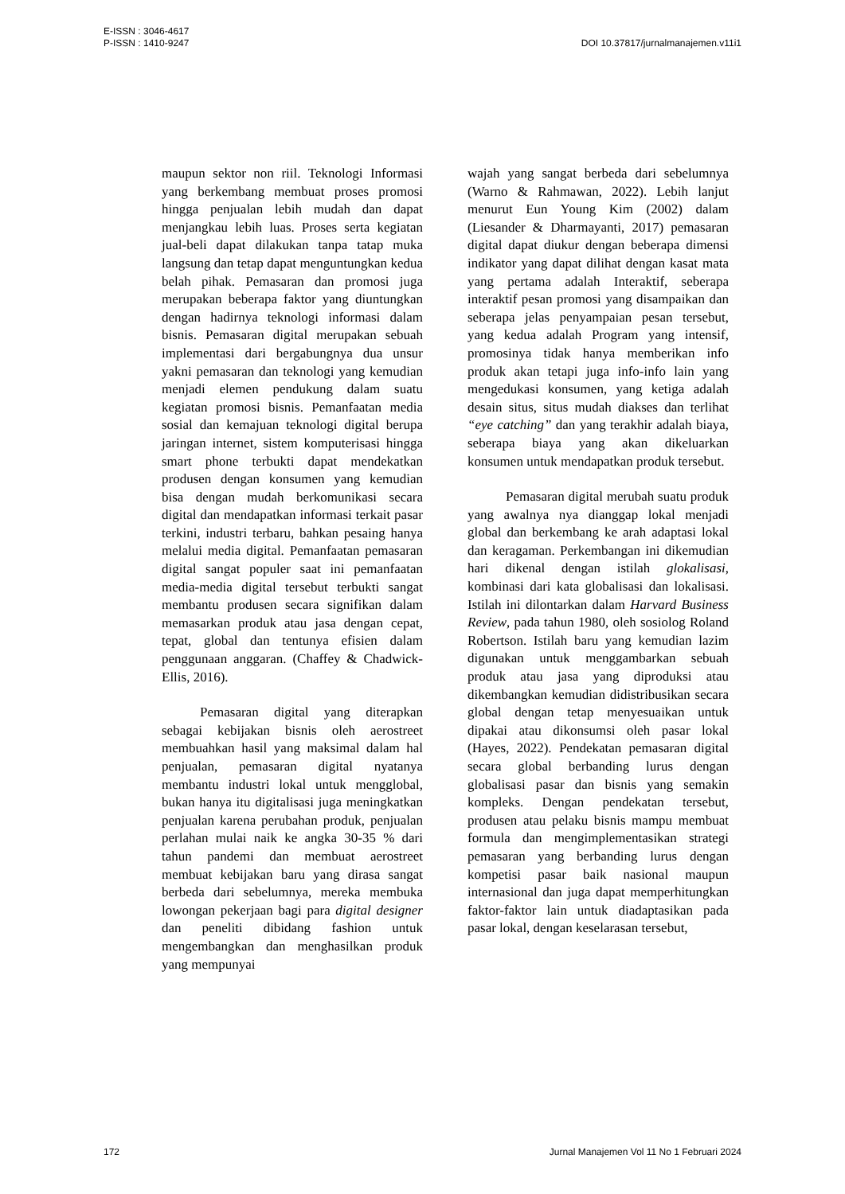E-ISSN : 3046-4617
P-ISSN : 1410-9247
DOI 10.37817/jurnalmanajemen.v11i1
maupun sektor non riil. Teknologi Informasi yang berkembang membuat proses promosi hingga penjualan lebih mudah dan dapat menjangkau lebih luas. Proses serta kegiatan jual-beli dapat dilakukan tanpa tatap muka langsung dan tetap dapat menguntungkan kedua belah pihak. Pemasaran dan promosi juga merupakan beberapa faktor yang diuntungkan dengan hadirnya teknologi informasi dalam bisnis. Pemasaran digital merupakan sebuah implementasi dari bergabungnya dua unsur yakni pemasaran dan teknologi yang kemudian menjadi elemen pendukung dalam suatu kegiatan promosi bisnis. Pemanfaatan media sosial dan kemajuan teknologi digital berupa jaringan internet, sistem komputerisasi hingga smart phone terbukti dapat mendekatkan produsen dengan konsumen yang kemudian bisa dengan mudah berkomunikasi secara digital dan mendapatkan informasi terkait pasar terkini, industri terbaru, bahkan pesaing hanya melalui media digital. Pemanfaatan pemasaran digital sangat populer saat ini pemanfaatan media-media digital tersebut terbukti sangat membantu produsen secara signifikan dalam memasarkan produk atau jasa dengan cepat, tepat, global dan tentunya efisien dalam penggunaan anggaran. (Chaffey & Chadwick-Ellis, 2016).
Pemasaran digital yang diterapkan sebagai kebijakan bisnis oleh aerostreet membuahkan hasil yang maksimal dalam hal penjualan, pemasaran digital nyatanya membantu industri lokal untuk mengglobal, bukan hanya itu digitalisasi juga meningkatkan penjualan karena perubahan produk, penjualan perlahan mulai naik ke angka 30-35 % dari tahun pandemi dan membuat aerostreet membuat kebijakan baru yang dirasa sangat berbeda dari sebelumnya, mereka membuka lowongan pekerjaan bagi para digital designer dan peneliti dibidang fashion untuk mengembangkan dan menghasilkan produk yang mempunyai
wajah yang sangat berbeda dari sebelumnya (Warno & Rahmawan, 2022). Lebih lanjut menurut Eun Young Kim (2002) dalam (Liesander & Dharmayanti, 2017) pemasaran digital dapat diukur dengan beberapa dimensi indikator yang dapat dilihat dengan kasat mata yang pertama adalah Interaktif, seberapa interaktif pesan promosi yang disampaikan dan seberapa jelas penyampaian pesan tersebut, yang kedua adalah Program yang intensif, promosinya tidak hanya memberikan info produk akan tetapi juga info-info lain yang mengedukasi konsumen, yang ketiga adalah desain situs, situs mudah diakses dan terlihat “eye catching” dan yang terakhir adalah biaya, seberapa biaya yang akan dikeluarkan konsumen untuk mendapatkan produk tersebut.
Pemasaran digital merubah suatu produk yang awalnya nya dianggap lokal menjadi global dan berkembang ke arah adaptasi lokal dan keragaman. Perkembangan ini dikemudian hari dikenal dengan istilah glokalisasi, kombinasi dari kata globalisasi dan lokalisasi. Istilah ini dilontarkan dalam Harvard Business Review, pada tahun 1980, oleh sosiolog Roland Robertson. Istilah baru yang kemudian lazim digunakan untuk menggambarkan sebuah produk atau jasa yang diproduksi atau dikembangkan kemudian didistribusikan secara global dengan tetap menyesuaikan untuk dipakai atau dikonsumsi oleh pasar lokal (Hayes, 2022). Pendekatan pemasaran digital secara global berbanding lurus dengan globalisasi pasar dan bisnis yang semakin kompleks. Dengan pendekatan tersebut, produsen atau pelaku bisnis mampu membuat formula dan mengimplementasikan strategi pemasaran yang berbanding lurus dengan kompetisi pasar baik nasional maupun internasional dan juga dapat memperhitungkan faktor-faktor lain untuk diadaptasikan pada pasar lokal, dengan keselarasan tersebut,
172 Jurnal Manajemen Vol 11 No 1 Februari 2024